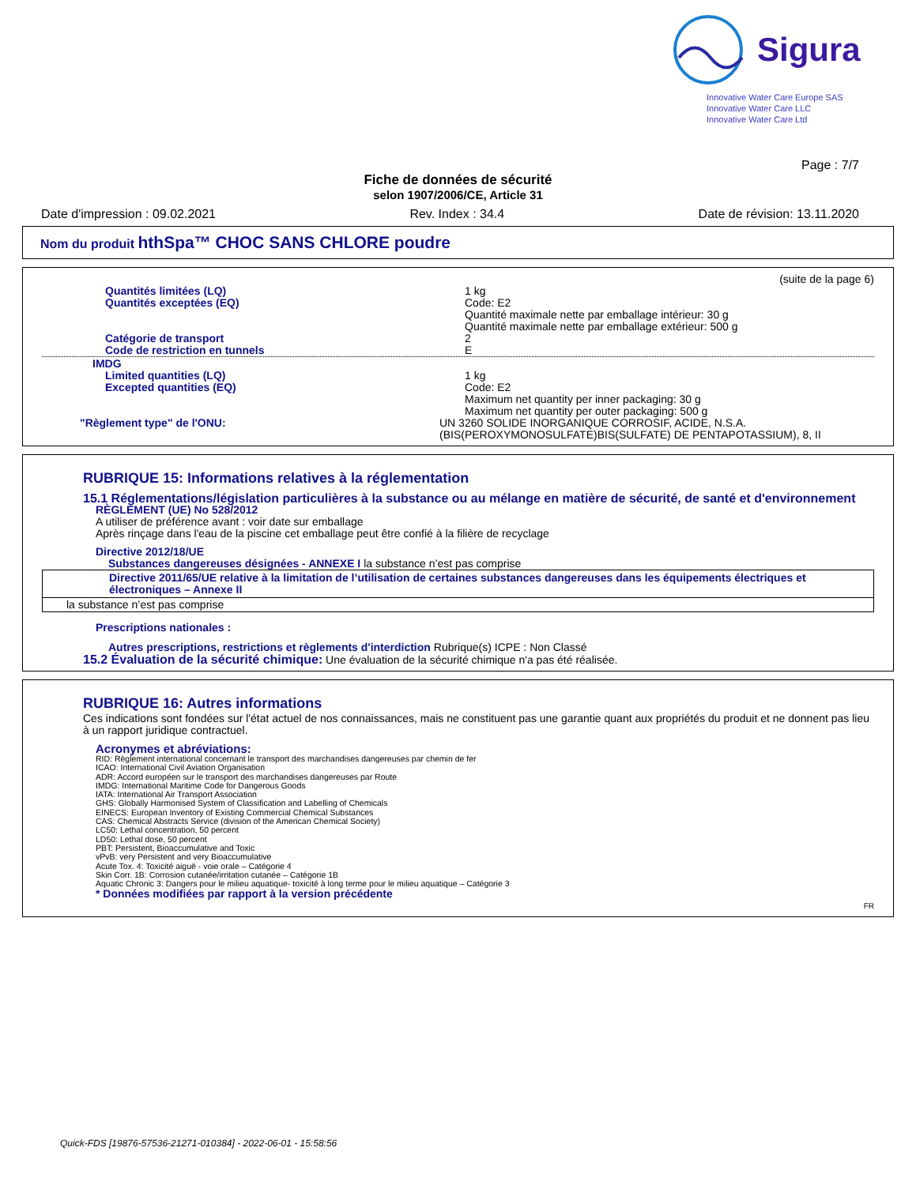Sigura
Innovative Water Care Europe SAS
Innovative Water Care LLC
Innovative Water Care Ltd
Page : 7/7
Fiche de données de sécurité
selon 1907/2006/CE, Article 31
Date d'impression : 09.02.2021 Rev. Index : 34.4 Date de révision: 13.11.2020
Nom du produit hthSpa™ CHOC SANS CHLORE poudre
(suite de la page 6)
Quantités limitées (LQ) 1 kg
Quantités exceptées (EQ) Code: E2
Quantité maximale nette par emballage intérieur: 30 g
Quantité maximale nette par emballage extérieur: 500 g
Catégorie de transport 2
Code de restriction en tunnels E
IMDG
Limited quantities (LQ) 1 kg
Excepted quantities (EQ) Code: E2
Maximum net quantity per inner packaging: 30 g
Maximum net quantity per outer packaging: 500 g
"Règlement type" de l'ONU: UN 3260 SOLIDE INORGANIQUE CORROSIF, ACIDE, N.S.A. (BIS(PEROXYMONOSULFATE)BIS(SULFATE) DE PENTAPOTASSIUM), 8, II
RUBRIQUE 15: Informations relatives à la réglementation
15.1 Réglementations/législation particulières à la substance ou au mélange en matière de sécurité, de santé et d'environnement
RÈGLEMENT (UE) No 528/2012
A utiliser de préférence avant : voir date sur emballage
Après rinçage dans l'eau de la piscine cet emballage peut être confié à la filière de recyclage
Directive 2012/18/UE
Substances dangereuses désignées - ANNEXE I la substance n’est pas comprise
Directive 2011/65/UE relative à la limitation de l’utilisation de certaines substances dangereuses dans les équipements électriques et électroniques – Annexe II
la substance n’est pas comprise
Prescriptions nationales :
Autres prescriptions, restrictions et règlements d'interdiction Rubrique(s) ICPE : Non Classé
15.2 Évaluation de la sécurité chimique: Une évaluation de la sécurité chimique n'a pas été réalisée.
RUBRIQUE 16: Autres informations
Ces indications sont fondées sur l'état actuel de nos connaissances, mais ne constituent pas une garantie quant aux propriétés du produit et ne donnent pas lieu à un rapport juridique contractuel.
Acronymes et abréviations:
RID: Règlement international concernant le transport des marchandises dangereuses par chemin de fer
ICAO: International Civil Aviation Organisation
ADR: Accord européen sur le transport des marchandises dangereuses par Route
IMDG: International Maritime Code for Dangerous Goods
IATA: International Air Transport Association
GHS: Globally Harmonised System of Classification and Labelling of Chemicals
EINECS: European Inventory of Existing Commercial Chemical Substances
CAS: Chemical Abstracts Service (division of the American Chemical Society)
LC50: Lethal concentration, 50 percent
LD50: Lethal dose, 50 percent
PBT: Persistent, Bioaccumulative and Toxic
vPvB: very Persistent and very Bioaccumulative
Acute Tox. 4: Toxicité aiguë - voie orale – Catégorie 4
Skin Corr. 1B: Corrosion cutanée/irritation cutanée – Catégorie 1B
Aquatic Chronic 3: Dangers pour le milieu aquatique- toxicité à long terme pour le milieu aquatique – Catégorie 3
* Données modifiées par rapport à la version précédente
FR
Quick-FDS [19876-57536-21271-010384] - 2022-06-01 - 15:58:56